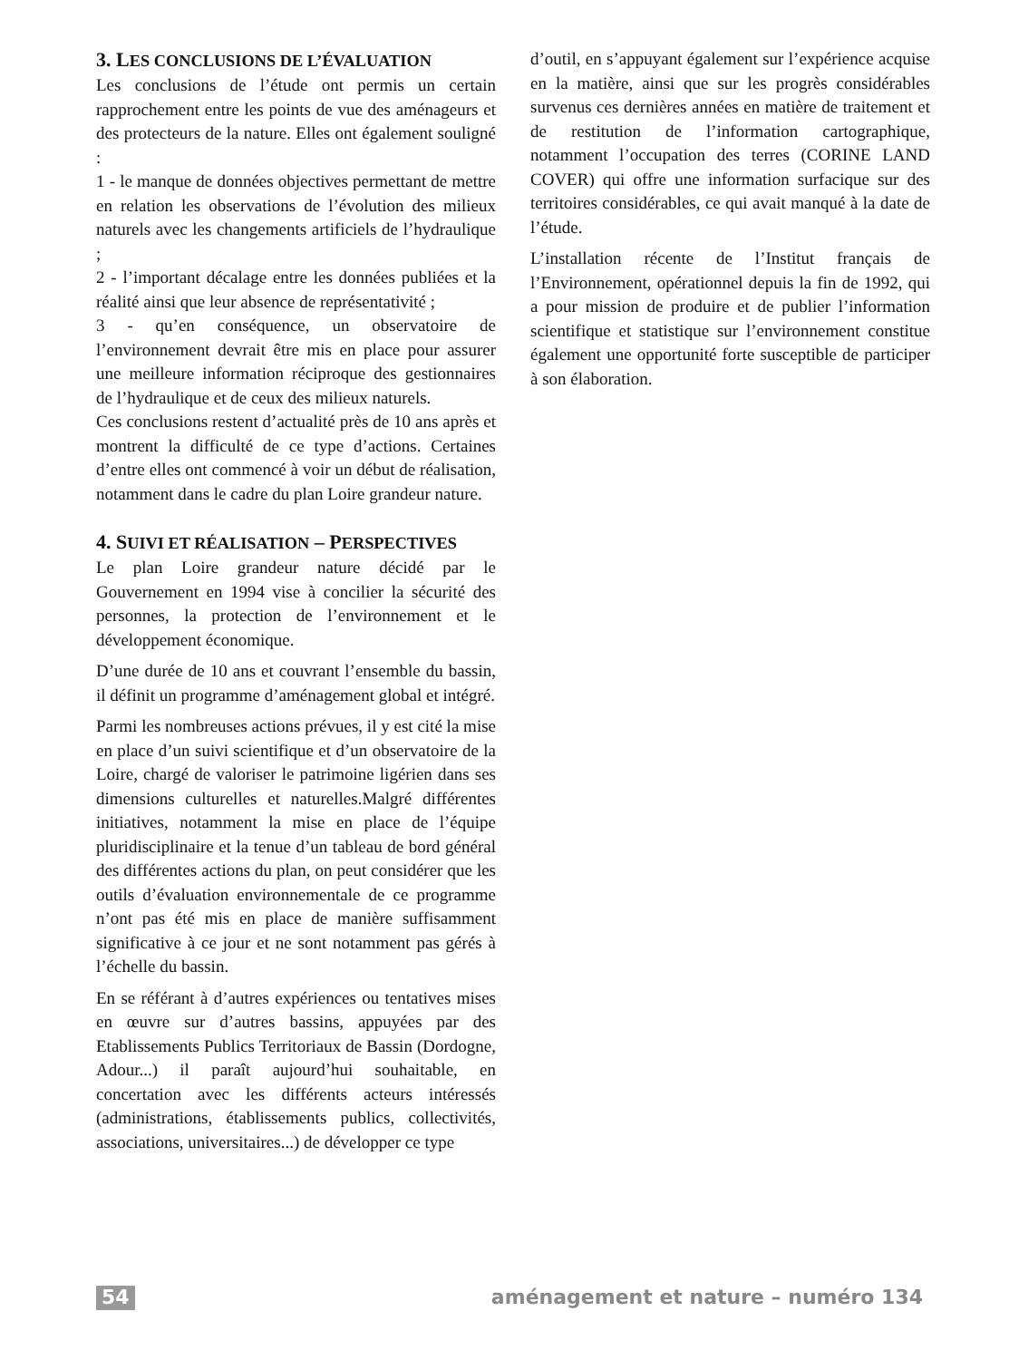3. LES CONCLUSIONS DE L’ÉVALUATION
Les conclusions de l’étude ont permis un certain rapprochement entre les points de vue des aménageurs et des protecteurs de la nature. Elles ont également souligné :
1 - le manque de données objectives permettant de mettre en relation les observations de l’évolution des milieux naturels avec les changements artificiels de l’hydraulique ;
2 - l’important décalage entre les données publiées et la réalité ainsi que leur absence de représentativité ;
3 - qu’en conséquence, un observatoire de l’environnement devrait être mis en place pour assurer une meilleure information réciproque des gestionnaires de l’hydraulique et de ceux des milieux naturels.
Ces conclusions restent d’actualité près de 10 ans après et montrent la difficulté de ce type d’actions. Certaines d’entre elles ont commencé à voir un début de réalisation, notamment dans le cadre du plan Loire grandeur nature.
4. SUIVI ET RÉALISATION – PERSPECTIVES
Le plan Loire grandeur nature décidé par le Gouvernement en 1994 vise à concilier la sécurité des personnes, la protection de l’environnement et le développement économique.
D’une durée de 10 ans et couvrant l’ensemble du bassin, il définit un programme d’aménagement global et intégré.
Parmi les nombreuses actions prévues, il y est cité la mise en place d’un suivi scientifique et d’un observatoire de la Loire, chargé de valoriser le patrimoine ligérien dans ses dimensions culturelles et naturelles.Malgré différentes initiatives, notamment la mise en place de l’équipe pluridisciplinaire et la tenue d’un tableau de bord général des différentes actions du plan, on peut considérer que les outils d’évaluation environnementale de ce programme n’ont pas été mis en place de manière suffisamment significative à ce jour et ne sont notamment pas gérés à l’échelle du bassin.
En se référant à d’autres expériences ou tentatives mises en œuvre sur d’autres bassins, appuyées par des Etablissements Publics Territoriaux de Bassin (Dordogne, Adour...) il paraît aujourd’hui souhaitable, en concertation avec les différents acteurs intéressés (administrations, établissements publics, collectivités, associations, universitaires...) de développer ce type
d’outil, en s’appuyant également sur l’expérience acquise en la matière, ainsi que sur les progrès considérables survenus ces dernières années en matière de traitement et de restitution de l’information cartographique, notamment l’occupation des terres (CORINE LAND COVER) qui offre une information surfacique sur des territoires considérables, ce qui avait manqué à la date de l’étude.
L’installation récente de l’Institut français de l’Environnement, opérationnel depuis la fin de 1992, qui a pour mission de produire et de publier l’information scientifique et statistique sur l’environnement constitue également une opportunité forte susceptible de participer à son élaboration.
54 aménagement et nature – numéro 134